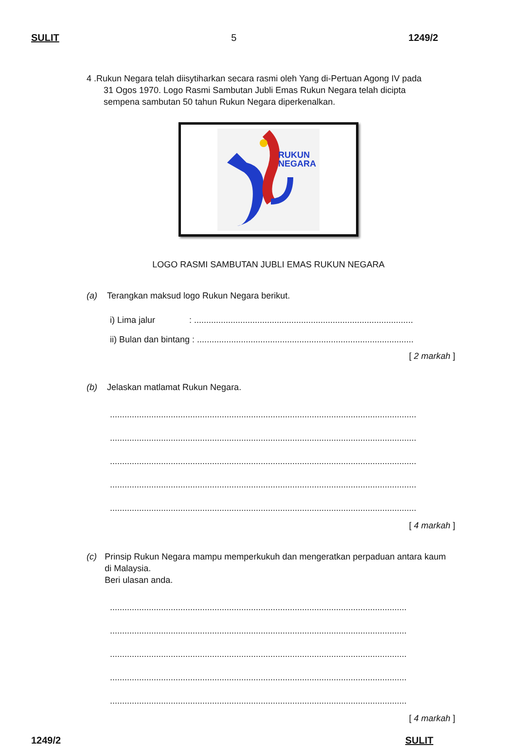SULIT 5 1249/2
4 .Rukun Negara telah diisytiharkan secara rasmi oleh Yang di-Pertuan Agong IV pada
31 Ogos 1970. Logo Rasmi Sambutan Jubli Emas Rukun Negara telah dicipta
sempena sambutan 50 tahun Rukun Negara diperkenalkan.
RUKUN
NEGARA
LOGO RASMI SAMBUTAN JUBLI EMAS RUKUN NEGARA
(a) Terangkan maksud logo Rukun Negara berikut.
i) Lima jalur : ..........................................................................................
ii) Bulan dan bintang : .........................................................................................
[ 2 markah ]
(b) Jelaskan matlamat Rukun Negara.
..............................................................................................................................
..............................................................................................................................
..............................................................................................................................
..............................................................................................................................
..............................................................................................................................
[ 4 markah ]
(c) Prinsip Rukun Negara mampu memperkukuh dan mengeratkan perpaduan antara kaum di Malaysia.
Beri ulasan anda.
..........................................................................................................................
..........................................................................................................................
..........................................................................................................................
..........................................................................................................................
..........................................................................................................................
[ 4 markah ]
1249/2 SULIT